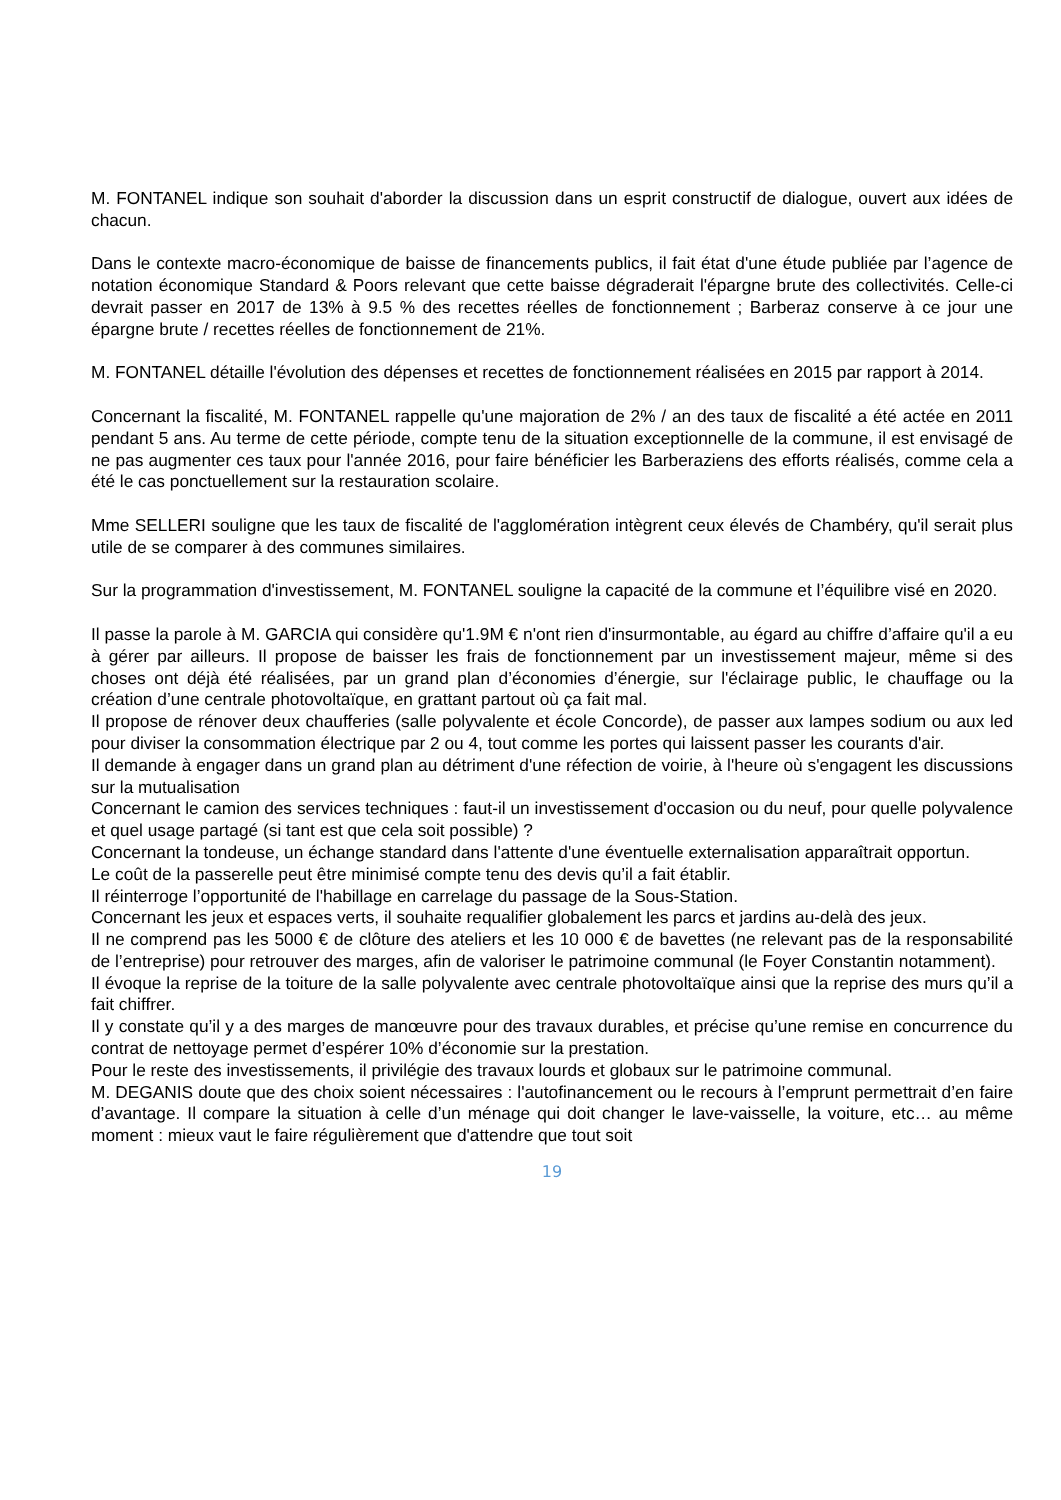M. FONTANEL indique son souhait d'aborder la discussion dans un esprit constructif de dialogue, ouvert aux idées de chacun.
Dans le contexte macro-économique de baisse de financements publics, il fait état d'une étude publiée par l’agence de notation économique Standard & Poors relevant que cette baisse dégraderait l'épargne brute des collectivités. Celle-ci devrait passer en 2017 de 13% à 9.5 % des recettes réelles de fonctionnement ; Barberaz conserve à ce jour une épargne brute / recettes réelles de fonctionnement de 21%.
M. FONTANEL détaille l'évolution des dépenses et recettes de fonctionnement réalisées en 2015 par rapport à 2014.
Concernant la fiscalité, M. FONTANEL rappelle qu'une majoration de 2% / an des taux de fiscalité a été actée en 2011 pendant 5 ans. Au terme de cette période, compte tenu de la situation exceptionnelle de la commune, il est envisagé de ne pas augmenter ces taux pour l'année 2016, pour faire bénéficier les Barberaziens des efforts réalisés, comme cela a été le cas ponctuellement sur la restauration scolaire.
Mme SELLERI souligne que les taux de fiscalité de l'agglomération intègrent ceux élevés de Chambéry, qu'il serait plus utile de se comparer à des communes similaires.
Sur la programmation d'investissement, M. FONTANEL souligne la capacité de la commune et l’équilibre visé en 2020.
Il passe la parole à M. GARCIA qui considère qu'1.9M € n'ont rien d'insurmontable, au égard au chiffre d’affaire qu'il a eu à gérer par ailleurs. Il propose de baisser les frais de fonctionnement par un investissement majeur, même si des choses ont déjà été réalisées, par un grand plan d’économies d’énergie, sur l'éclairage public, le chauffage ou la création d’une centrale photovoltaïque, en grattant partout où ça fait mal.
Il propose de rénover deux chaufferies (salle polyvalente et école Concorde), de passer aux lampes sodium ou aux led pour diviser la consommation électrique par 2 ou 4, tout comme les portes qui laissent passer les courants d'air.
Il demande à engager dans un grand plan au détriment d'une réfection de voirie, à l'heure où s'engagent les discussions sur la mutualisation
Concernant le camion des services techniques : faut-il un investissement d'occasion ou du neuf, pour quelle polyvalence et quel usage partagé (si tant est que cela soit possible) ?
Concernant la tondeuse, un échange standard dans l'attente d'une éventuelle externalisation apparaîtrait opportun.
Le coût de la passerelle peut être minimisé compte tenu des devis qu’il a fait établir.
Il réinterroge l’opportunité de l'habillage en carrelage du passage de la Sous-Station.
Concernant les jeux et espaces verts, il souhaite requalifier globalement les parcs et jardins au-delà des jeux.
Il ne comprend pas les 5000 € de clôture des ateliers et les 10 000 € de bavettes (ne relevant pas de la responsabilité de l’entreprise) pour retrouver des marges, afin de valoriser le patrimoine communal (le Foyer Constantin notamment).
Il évoque la reprise de la toiture de la salle polyvalente avec centrale photovoltaïque ainsi que la reprise des murs qu’il a fait chiffrer.
Il y constate qu’il y a des marges de manœuvre pour des travaux durables, et précise qu’une remise en concurrence du contrat de nettoyage permet d’espérer 10% d’économie sur la prestation.
Pour le reste des investissements, il privilégie des travaux lourds et globaux sur le patrimoine communal.
M. DEGANIS doute que des choix soient nécessaires : l'autofinancement ou le recours à l’emprunt permettrait d’en faire d’avantage. Il compare la situation à celle d’un ménage qui doit changer le lave-vaisselle, la voiture, etc… au même moment : mieux vaut le faire régulièrement que d'attendre que tout soit
19